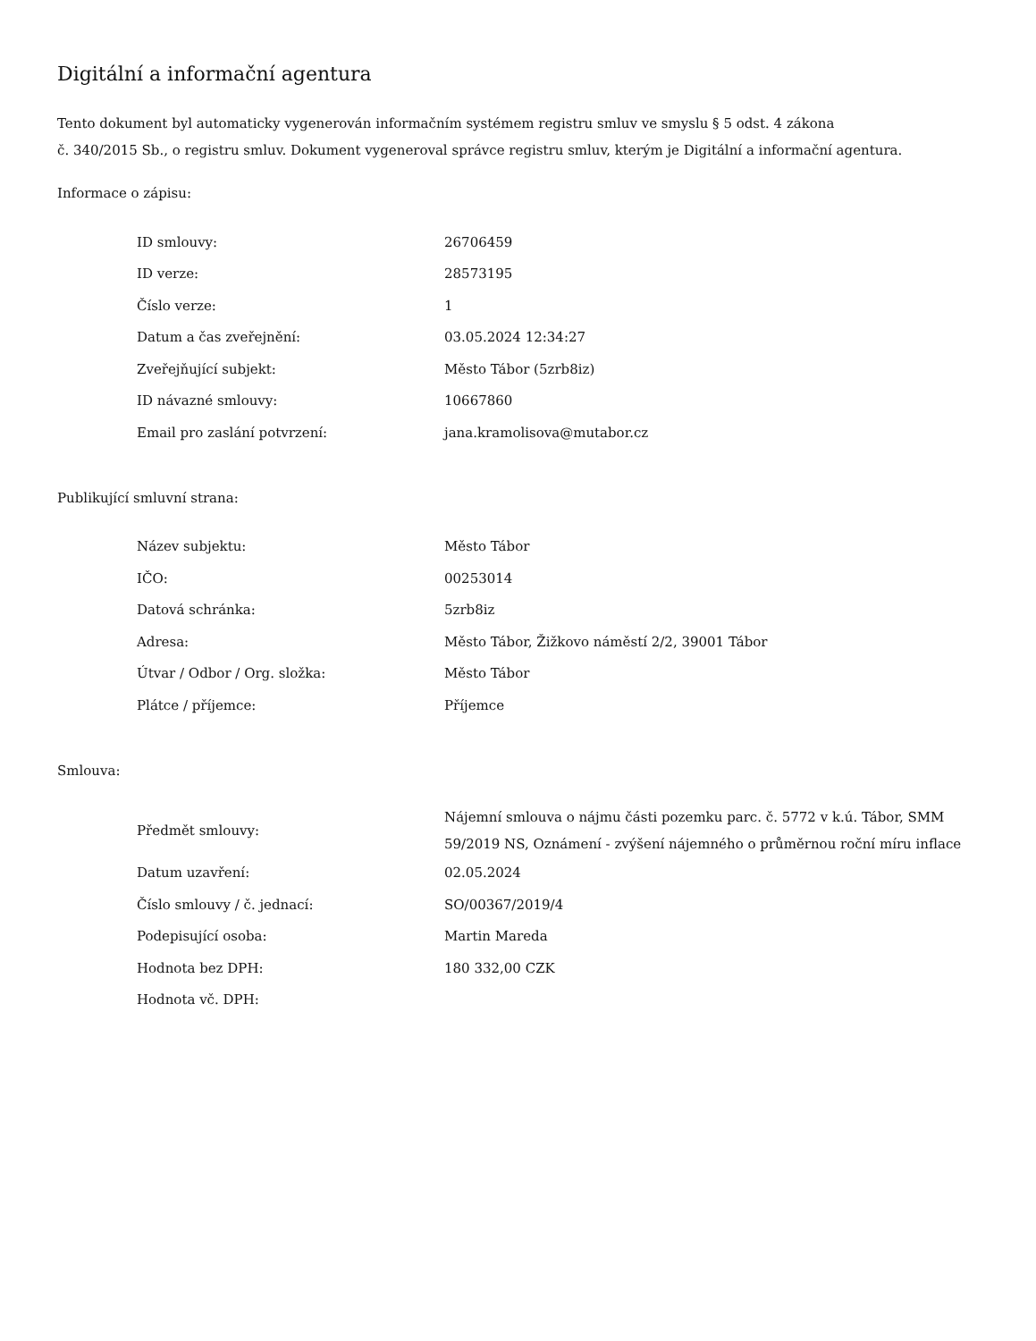Digitální a informační agentura
Tento dokument byl automaticky vygenerován informačním systémem registru smluv ve smyslu § 5 odst. 4 zákona
č. 340/2015 Sb., o registru smluv. Dokument vygeneroval správce registru smluv, kterým je Digitální a informační agentura.
Informace o zápisu:
| ID smlouvy: | 26706459 |
| ID verze: | 28573195 |
| Číslo verze: | 1 |
| Datum a čas zveřejnění: | 03.05.2024 12:34:27 |
| Zveřejňující subjekt: | Město Tábor (5zrb8iz) |
| ID návazné smlouvy: | 10667860 |
| Email pro zaslání potvrzení: | jana.kramolisova@mutabor.cz |
Publikující smluvní strana:
| Název subjektu: | Město Tábor |
| IČO: | 00253014 |
| Datová schránka: | 5zrb8iz |
| Adresa: | Město Tábor, Žižkovo náměstí 2/2, 39001 Tábor |
| Útvar / Odbor / Org. složka: | Město Tábor |
| Plátce / příjemce: | Příjemce |
Smlouva:
| Předmět smlouvy: | Nájemní smlouva o nájmu části pozemku parc. č. 5772 v k.ú. Tábor, SMM 59/2019 NS, Oznámení - zvýšení nájemného o průměrnou roční míru inflace |
| Datum uzavření: | 02.05.2024 |
| Číslo smlouvy / č. jednací: | SO/00367/2019/4 |
| Podepisující osoba: | Martin Mareda |
| Hodnota bez DPH: | 180 332,00 CZK |
| Hodnota vč. DPH: | |